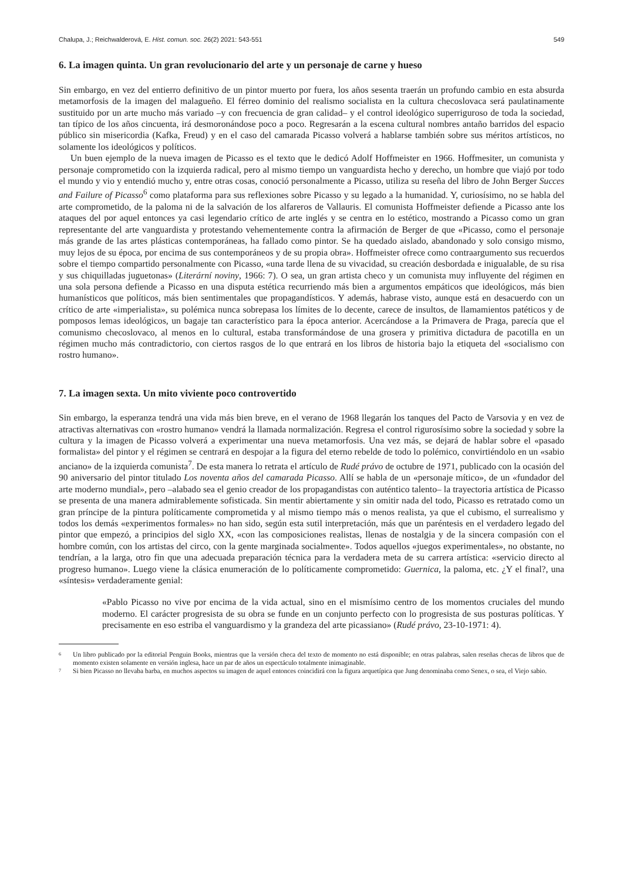Chalupa, J.; Reichwalderová, E. Hist. comun. soc. 26(2) 2021: 543-551 549
6. La imagen quinta. Un gran revolucionario del arte y un personaje de carne y hueso
Sin embargo, en vez del entierro definitivo de un pintor muerto por fuera, los años sesenta traerán un profundo cambio en esta absurda metamorfosis de la imagen del malagueño. El férreo dominio del realismo socialista en la cultura checoslovaca será paulatinamente sustituido por un arte mucho más variado –y con frecuencia de gran calidad– y el control ideológico superriguroso de toda la sociedad, tan típico de los años cincuenta, irá desmoronándose poco a poco. Regresarán a la escena cultural nombres antaño barridos del espacio público sin misericordia (Kafka, Freud) y en el caso del camarada Picasso volverá a hablarse también sobre sus méritos artísticos, no solamente los ideológicos y políticos.
Un buen ejemplo de la nueva imagen de Picasso es el texto que le dedicó Adolf Hoffmeister en 1966. Hoffmesiter, un comunista y personaje comprometido con la izquierda radical, pero al mismo tiempo un vanguardista hecho y derecho, un hombre que viajó por todo el mundo y vio y entendió mucho y, entre otras cosas, conoció personalmente a Picasso, utiliza su reseña del libro de John Berger Succes and Failure of Picasso<sup>6</sup> como plataforma para sus reflexiones sobre Picasso y su legado a la humanidad. Y, curiosísimo, no se habla del arte comprometido, de la paloma ni de la salvación de los alfareros de Vallauris. El comunista Hoffmeister defiende a Picasso ante los ataques del por aquel entonces ya casi legendario crítico de arte inglés y se centra en lo estético, mostrando a Picasso como un gran representante del arte vanguardista y protestando vehementemente contra la afirmación de Berger de que «Picasso, como el personaje más grande de las artes plásticas contemporáneas, ha fallado como pintor. Se ha quedado aislado, abandonado y solo consigo mismo, muy lejos de su época, por encima de sus contemporáneos y de su propia obra». Hoffmeister ofrece como contraargumento sus recuerdos sobre el tiempo compartido personalmente con Picasso, «una tarde llena de su vivacidad, su creación desbordada e inigualable, de su risa y sus chiquilladas juguetonas» (Literární noviny, 1966: 7). O sea, un gran artista checo y un comunista muy influyente del régimen en una sola persona defiende a Picasso en una disputa estética recurriendo más bien a argumentos empáticos que ideológicos, más bien humanísticos que políticos, más bien sentimentales que propagandísticos. Y además, habrase visto, aunque está en desacuerdo con un crítico de arte «imperialista», su polémica nunca sobrepasa los límites de lo decente, carece de insultos, de llamamientos patéticos y de pomposos lemas ideológicos, un bagaje tan característico para la época anterior. Acercándose a la Primavera de Praga, parecía que el comunismo checoslovaco, al menos en lo cultural, estaba transformándose de una grosera y primitiva dictadura de pacotilla en un régimen mucho más contradictorio, con ciertos rasgos de lo que entrará en los libros de historia bajo la etiqueta del «socialismo con rostro humano».
7. La imagen sexta. Un mito viviente poco controvertido
Sin embargo, la esperanza tendrá una vida más bien breve, en el verano de 1968 llegarán los tanques del Pacto de Varsovia y en vez de atractivas alternativas con «rostro humano» vendrá la llamada normalización. Regresa el control rigurosísimo sobre la sociedad y sobre la cultura y la imagen de Picasso volverá a experimentar una nueva metamorfosis. Una vez más, se dejará de hablar sobre el «pasado formalista» del pintor y el régimen se centrará en despojar a la figura del eterno rebelde de todo lo polémico, convirtiéndolo en un «sabio anciano» de la izquierda comunista<sup>7</sup>. De esta manera lo retrata el artículo de Rudé právo de octubre de 1971, publicado con la ocasión del 90 aniversario del pintor titulado Los noventa años del camarada Picasso. Allí se habla de un «personaje mítico», de un «fundador del arte moderno mundial», pero –alabado sea el genio creador de los propagandistas con auténtico talento– la trayectoria artística de Picasso se presenta de una manera admirablemente sofisticada. Sin mentir abiertamente y sin omitir nada del todo, Picasso es retratado como un gran príncipe de la pintura políticamente comprometida y al mismo tiempo más o menos realista, ya que el cubismo, el surrealismo y todos los demás «experimentos formales» no han sido, según esta sutil interpretación, más que un paréntesis en el verdadero legado del pintor que empezó, a principios del siglo XX, «con las composiciones realistas, llenas de nostalgia y de la sincera compasión con el hombre común, con los artistas del circo, con la gente marginada socialmente». Todos aquellos «juegos experimentales», no obstante, no tendrían, a la larga, otro fin que una adecuada preparación técnica para la verdadera meta de su carrera artística: «servicio directo al progreso humano». Luego viene la clásica enumeración de lo políticamente comprometido: Guernica, la paloma, etc. ¿Y el final?, una «síntesis» verdaderamente genial:
«Pablo Picasso no vive por encima de la vida actual, sino en el mismísimo centro de los momentos cruciales del mundo moderno. El carácter progresista de su obra se funde en un conjunto perfecto con lo progresista de sus posturas políticas. Y precisamente en eso estriba el vanguardismo y la grandeza del arte picassiano» (Rudé právo, 23-10-1971: 4).
<sup>6</sup> Un libro publicado por la editorial Penguin Books, mientras que la versión checa del texto de momento no está disponible; en otras palabras, salen reseñas checas de libros que de momento existen solamente en versión inglesa, hace un par de años un espectáculo totalmente inimaginable.
<sup>7</sup> Si bien Picasso no llevaba barba, en muchos aspectos su imagen de aquel entonces coincidirá con la figura arquetípica que Jung denominaba como Senex, o sea, el Viejo sabio.